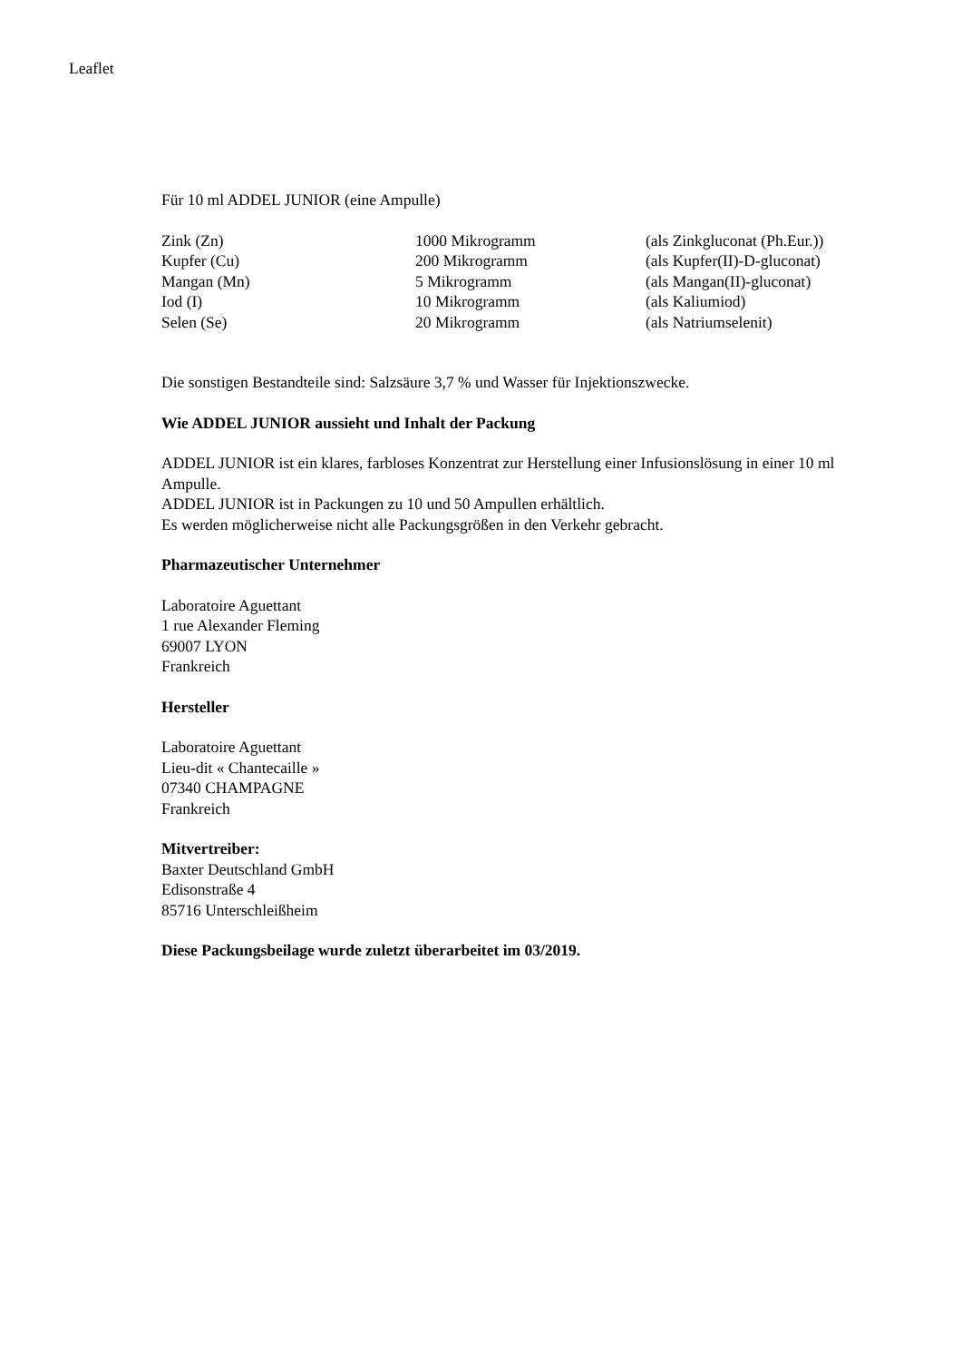Leaflet
Für 10 ml ADDEL JUNIOR (eine Ampulle)
| Zink (Zn) | 1000 Mikrogramm | (als Zinkgluconat (Ph.Eur.)) |
| Kupfer (Cu) | 200 Mikrogramm | (als Kupfer(II)-D-gluconat) |
| Mangan (Mn) | 5 Mikrogramm | (als Mangan(II)-gluconat) |
| Iod (I) | 10 Mikrogramm | (als Kaliumiod) |
| Selen (Se) | 20 Mikrogramm | (als Natriumselenit) |
Die sonstigen Bestandteile sind: Salzsäure 3,7 % und Wasser für Injektionszwecke.
Wie ADDEL JUNIOR aussieht und Inhalt der Packung
ADDEL JUNIOR ist ein klares, farbloses Konzentrat zur Herstellung einer Infusionslösung in einer 10 ml Ampulle.
ADDEL JUNIOR ist in Packungen zu 10 und 50 Ampullen erhältlich.
Es werden möglicherweise nicht alle Packungsgrößen in den Verkehr gebracht.
Pharmazeutischer Unternehmer
Laboratoire Aguettant
1 rue Alexander Fleming
69007 LYON
Frankreich
Hersteller
Laboratoire Aguettant
Lieu-dit « Chantecaille »
07340 CHAMPAGNE
Frankreich
Mitvertreiber:
Baxter Deutschland GmbH
Edisonstraße 4
85716 Unterschleißheim
Diese Packungsbeilage wurde zuletzt überarbeitet im 03/2019.